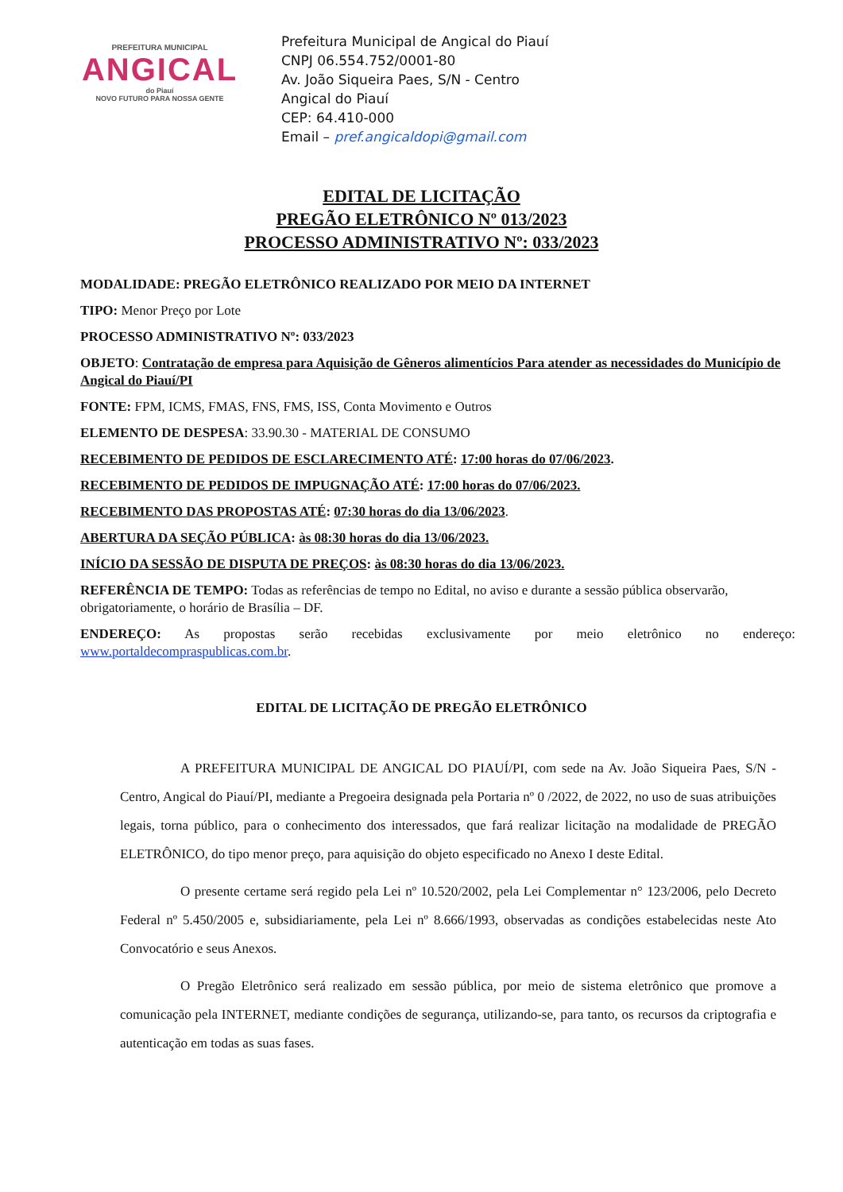PREFEITURA MUNICIPAL
ANGICAL
do Piauí
NOVO FUTURO PARA NOSSA GENTE
Prefeitura Municipal de Angical do Piauí
CNPJ 06.554.752/0001-80
Av. João Siqueira Paes, S/N - Centro
Angical do Piauí
CEP: 64.410-000
Email – pref.angicaldopi@gmail.com
EDITAL DE LICITAÇÃO
PREGÃO ELETRÔNICO Nº 013/2023
PROCESSO ADMINISTRATIVO Nº: 033/2023
MODALIDADE: PREGÃO ELETRÔNICO REALIZADO POR MEIO DA INTERNET
TIPO: Menor Preço por Lote
PROCESSO ADMINISTRATIVO Nº: 033/2023
OBJETO: Contratação de empresa para Aquisição de Gêneros alimentícios Para atender as necessidades do Município de Angical do Piauí/PI
FONTE: FPM, ICMS, FMAS, FNS, FMS, ISS, Conta Movimento e Outros
ELEMENTO DE DESPESA: 33.90.30 - MATERIAL DE CONSUMO
RECEBIMENTO DE PEDIDOS DE ESCLARECIMENTO ATÉ: 17:00 horas do 07/06/2023.
RECEBIMENTO DE PEDIDOS DE IMPUGNAÇÃO ATÉ: 17:00 horas do 07/06/2023.
RECEBIMENTO DAS PROPOSTAS ATÉ: 07:30 horas do dia 13/06/2023.
ABERTURA DA SEÇÃO PÚBLICA: às 08:30 horas do dia 13/06/2023.
INÍCIO DA SESSÃO DE DISPUTA DE PREÇOS: às 08:30 horas do dia 13/06/2023.
REFERÊNCIA DE TEMPO: Todas as referências de tempo no Edital, no aviso e durante a sessão pública observarão, obrigatoriamente, o horário de Brasília – DF.
ENDEREÇO: As propostas serão recebidas exclusivamente por meio eletrônico no endereço: www.portaldecompraspublicas.com.br.
EDITAL DE LICITAÇÃO DE PREGÃO ELETRÔNICO
A PREFEITURA MUNICIPAL DE ANGICAL DO PIAUÍ/PI, com sede na Av. João Siqueira Paes, S/N - Centro, Angical do Piauí/PI, mediante a Pregoeira designada pela Portaria nº 0 /2022, de 2022, no uso de suas atribuições legais, torna público, para o conhecimento dos interessados, que fará realizar licitação na modalidade de PREGÃO ELETRÔNICO, do tipo menor preço, para aquisição do objeto especificado no Anexo I deste Edital.
O presente certame será regido pela Lei nº 10.520/2002, pela Lei Complementar n° 123/2006, pelo Decreto Federal nº 5.450/2005 e, subsidiariamente, pela Lei nº 8.666/1993, observadas as condições estabelecidas neste Ato Convocatório e seus Anexos.
O Pregão Eletrônico será realizado em sessão pública, por meio de sistema eletrônico que promove a comunicação pela INTERNET, mediante condições de segurança, utilizando-se, para tanto, os recursos da criptografia e autenticação em todas as suas fases.